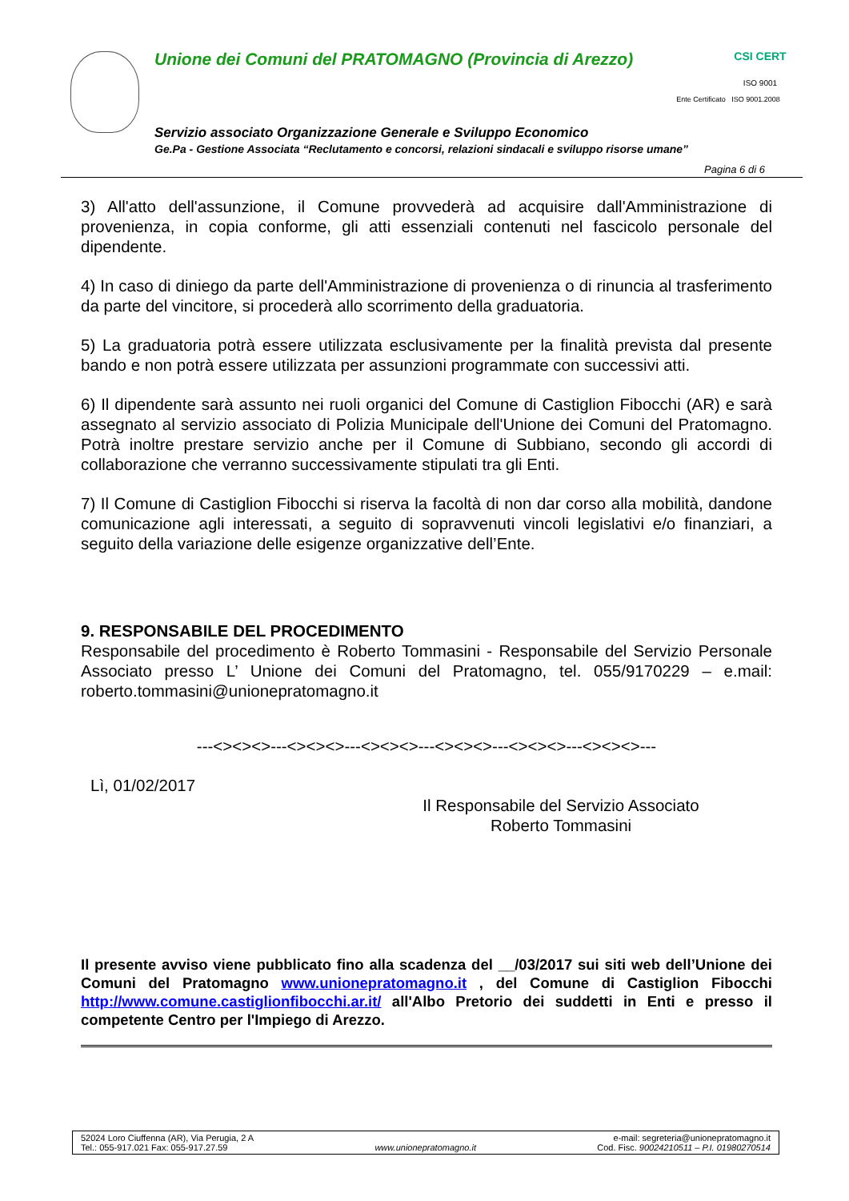Unione dei Comuni del PRATOMAGNO (Provincia di Arezzo)
CSI CERT
ISO 9001
Ente Certificato ISO 9001.2008
Servizio associato Organizzazione Generale e Sviluppo Economico
Ge.Pa - Gestione Associata “Reclutamento e concorsi, relazioni sindacali e sviluppo risorse umane”
Pagina 6 di 6
3) All'atto dell'assunzione, il Comune provvederà ad acquisire dall'Amministrazione di provenienza, in copia conforme, gli atti essenziali contenuti nel fascicolo personale del dipendente.
4) In caso di diniego da parte dell'Amministrazione di provenienza o di rinuncia al trasferimento da parte del vincitore, si procederà allo scorrimento della graduatoria.
5) La graduatoria potrà essere utilizzata esclusivamente per la finalità prevista dal presente bando e non potrà essere utilizzata per assunzioni programmate con successivi atti.
6) Il dipendente sarà assunto nei ruoli organici del Comune di Castiglion Fibocchi (AR) e sarà assegnato al servizio associato di Polizia Municipale dell'Unione dei Comuni del Pratomagno. Potrà inoltre prestare servizio anche per il Comune di Subbiano, secondo gli accordi di collaborazione che verranno successivamente stipulati tra gli Enti.
7) Il Comune di Castiglion Fibocchi si riserva la facoltà di non dar corso alla mobilità, dandone comunicazione agli interessati, a seguito di sopravvenuti vincoli legislativi e/o finanziari, a seguito della variazione delle esigenze organizzative dell’Ente.
9. RESPONSABILE DEL PROCEDIMENTO
Responsabile del procedimento è Roberto Tommasini - Responsabile del Servizio Personale Associato presso L’ Unione dei Comuni del Pratomagno, tel. 055/9170229 – e.mail: roberto.tommasini@unionepratomagno.it
---<><><>---<><><>---<><><>---<><><>---<><><>---<><><>---
Lì, 01/02/2017
Il Responsabile del Servizio Associato
Roberto Tommasini
Il presente avviso viene pubblicato fino alla scadenza del __/03/2017 sui siti web dell’Unione dei Comuni del Pratomagno www.unionepratomagno.it , del Comune di Castiglion Fibocchi http://www.comune.castiglionfibocchi.ar.it/ all'Albo Pretorio dei suddetti in Enti e presso il competente Centro per l'Impiego di Arezzo.
52024 Loro Ciuffenna (AR), Via Perugia, 2 A
Tel.: 055-917.021 Fax: 055-917.27.59
www.unionepratomagno.it e-mail: segreteria@unionepratomagno.it
Cod. Fisc. 90024210511 – P.I. 01980270514